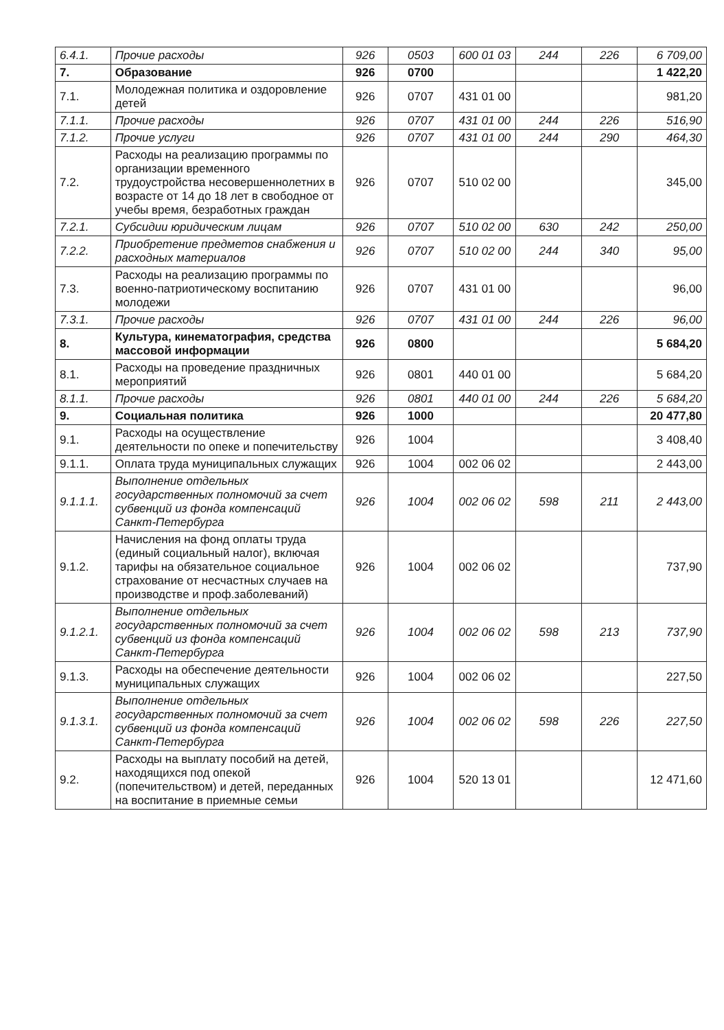| 6.4.1. | Прочие расходы | 926 | 0503 | 600 01 03 | 244 | 226 | 6 709,00 |
| 7. | Образование | 926 | 0700 | | | | 1 422,20 |
| 7.1. | Молодежная политика и оздоровление детей | 926 | 0707 | 431 01 00 | | | 981,20 |
| 7.1.1. | Прочие расходы | 926 | 0707 | 431 01 00 | 244 | 226 | 516,90 |
| 7.1.2. | Прочие услуги | 926 | 0707 | 431 01 00 | 244 | 290 | 464,30 |
| 7.2. | Расходы на реализацию программы по организации временного трудоустройства несовершеннолетних в возрасте от 14 до 18 лет в свободное от учебы время, безработных граждан | 926 | 0707 | 510 02 00 | | | 345,00 |
| 7.2.1. | Субсидии юридическим лицам | 926 | 0707 | 510 02 00 | 630 | 242 | 250,00 |
| 7.2.2. | Приобретение предметов снабжения и расходных материалов | 926 | 0707 | 510 02 00 | 244 | 340 | 95,00 |
| 7.3. | Расходы на реализацию программы по военно-патриотическому воспитанию молодежи | 926 | 0707 | 431 01 00 | | | 96,00 |
| 7.3.1. | Прочие расходы | 926 | 0707 | 431 01 00 | 244 | 226 | 96,00 |
| 8. | Культура, кинематография, средства массовой информации | 926 | 0800 | | | | 5 684,20 |
| 8.1. | Расходы на проведение праздничных мероприятий | 926 | 0801 | 440 01 00 | | | 5 684,20 |
| 8.1.1. | Прочие расходы | 926 | 0801 | 440 01 00 | 244 | 226 | 5 684,20 |
| 9. | Социальная политика | 926 | 1000 | | | | 20 477,80 |
| 9.1. | Расходы на осуществление деятельности по опеке и попечительству | 926 | 1004 | | | | 3 408,40 |
| 9.1.1. | Оплата труда муниципальных служащих | 926 | 1004 | 002 06 02 | | | 2 443,00 |
| 9.1.1.1. | Выполнение отдельных государственных полномочий за счет субвенций из фонда компенсаций Санкт-Петербурга | 926 | 1004 | 002 06 02 | 598 | 211 | 2 443,00 |
| 9.1.2. | Начисления на фонд оплаты труда (единый социальный налог), включая тарифы на обязательное социальное страхование от несчастных случаев на производстве и проф.заболеваний) | 926 | 1004 | 002 06 02 | | | 737,90 |
| 9.1.2.1. | Выполнение отдельных государственных полномочий за счет субвенций из фонда компенсаций Санкт-Петербурга | 926 | 1004 | 002 06 02 | 598 | 213 | 737,90 |
| 9.1.3. | Расходы на обеспечение деятельности муниципальных служащих | 926 | 1004 | 002 06 02 | | | 227,50 |
| 9.1.3.1. | Выполнение отдельных государственных полномочий за счет субвенций из фонда компенсаций Санкт-Петербурга | 926 | 1004 | 002 06 02 | 598 | 226 | 227,50 |
| 9.2. | Расходы на выплату пособий на детей, находящихся под опекой (попечительством) и детей, переданных на воспитание в приемные семьи | 926 | 1004 | 520 13 01 | | | 12 471,60 |